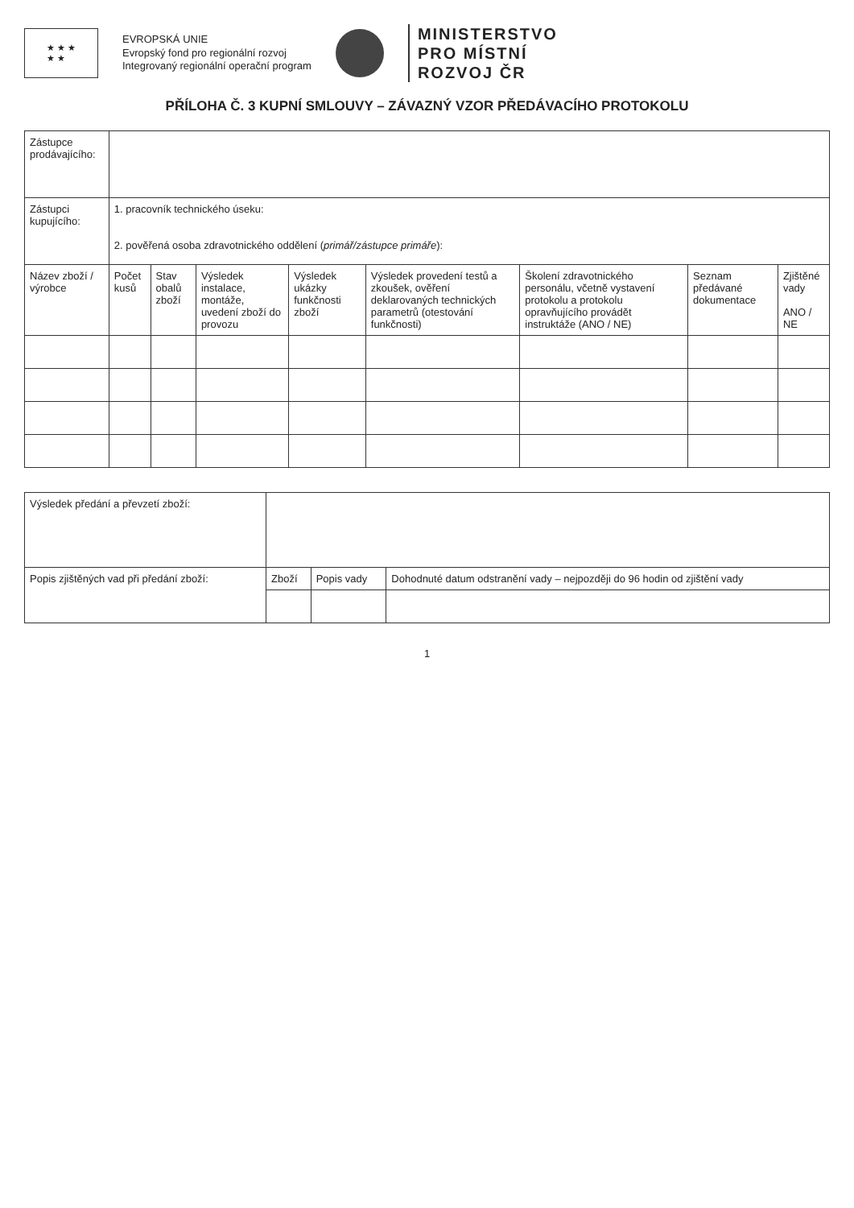★ ★ ★
★ ★
EVROPSKÁ UNIE
Evropský fond pro regionální rozvoj
Integrovaný regionální operační program
MINISTERSTVO
PRO MÍSTNÍ
ROZVOJ ČR
PŘÍLOHA Č. 3 KUPNÍ SMLOUVY – ZÁVAZNÝ VZOR PŘEDÁVACÍHO PROTOKOLU
| Zástupce prodávajícího: | | | | | | | | |
| Zástupci kupujícího: | 1. pracovník technického úseku: 2. pověřená osoba zdravotnického oddělení ( primář/zástupce primáře ): | | | | | | | |
| Název zboží / výrobce | Počet kusů | Stav obalů zboží | Výsledek instalace, montáže, uvedení zboží do provozu | Výsledek ukázky funkčnosti zboží | Výsledek provedení testů a zkoušek, ověření deklarovaných technických parametrů (otestování funkčnosti) | Školení zdravotnického personálu, včetně vystavení protokolu a protokolu opravňujícího provádět instruktáže (ANO / NE) | Seznam předávané dokumentace | Zjištěné vady ANO / NE |
| Výsledek předání a převzetí zboží: | | | |
| Popis zjištěných vad při předání zboží: | Zboží | Popis vady | Dohodnuté datum odstranění vady – nejpozději do 96 hodin od zjištění vady |
1